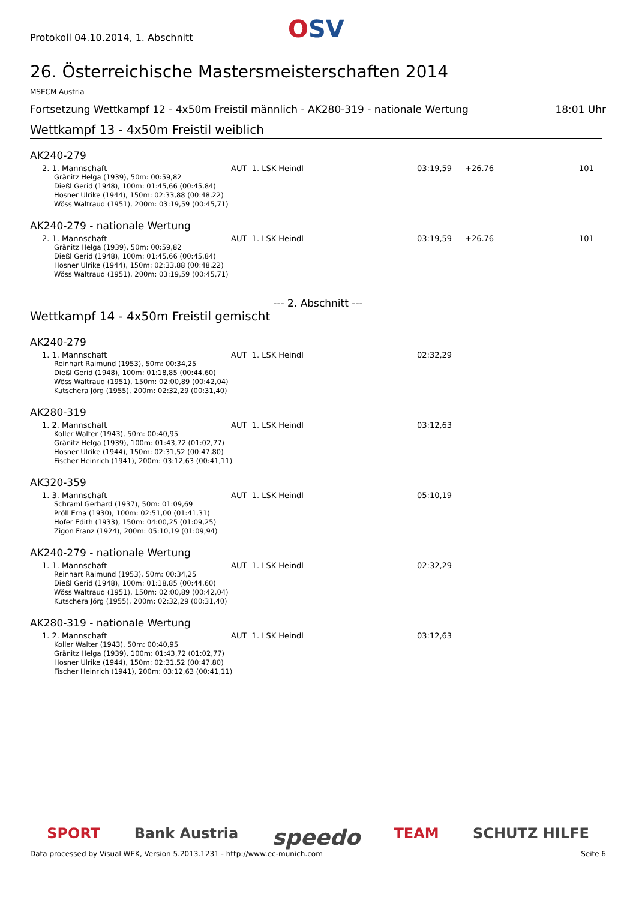Protokoll 04.10.2014, 1. Abschnitt
OSV
26. Österreichische Mastersmeisterschaften 2014
MSECM Austria
Fortsetzung Wettkampf 12 - 4x50m Freistil männlich - AK280-319 - nationale Wertung 18:01 Uhr
Wettkampf 13 - 4x50m Freistil weiblich
AK240-279
| 2. 1. Mannschaft | AUT 1. LSK Heindl | 03:19,59 | +26.76 | 101 |
Gränitz Helga (1939), 50m: 00:59,82
Dießl Gerid (1948), 100m: 01:45,66 (00:45,84)
Hosner Ulrike (1944), 150m: 02:33,88 (00:48,22)
Wöss Waltraud (1951), 200m: 03:19,59 (00:45,71)
AK240-279 - nationale Wertung
| 2. 1. Mannschaft | AUT 1. LSK Heindl | 03:19,59 | +26.76 | 101 |
Gränitz Helga (1939), 50m: 00:59,82
Dießl Gerid (1948), 100m: 01:45,66 (00:45,84)
Hosner Ulrike (1944), 150m: 02:33,88 (00:48,22)
Wöss Waltraud (1951), 200m: 03:19,59 (00:45,71)
--- 2. Abschnitt ---
Wettkampf 14 - 4x50m Freistil gemischt
AK240-279
| 1. 1. Mannschaft | AUT 1. LSK Heindl | 02:32,29 |
Reinhart Raimund (1953), 50m: 00:34,25
Dießl Gerid (1948), 100m: 01:18,85 (00:44,60)
Wöss Waltraud (1951), 150m: 02:00,89 (00:42,04)
Kutschera Jörg (1955), 200m: 02:32,29 (00:31,40)
AK280-319
| 1. 2. Mannschaft | AUT 1. LSK Heindl | 03:12,63 |
Koller Walter (1943), 50m: 00:40,95
Gränitz Helga (1939), 100m: 01:43,72 (01:02,77)
Hosner Ulrike (1944), 150m: 02:31,52 (00:47,80)
Fischer Heinrich (1941), 200m: 03:12,63 (00:41,11)
AK320-359
| 1. 3. Mannschaft | AUT 1. LSK Heindl | 05:10,19 |
Schraml Gerhard (1937), 50m: 01:09,69
Pröll Erna (1930), 100m: 02:51,00 (01:41,31)
Hofer Edith (1933), 150m: 04:00,25 (01:09,25)
Zigon Franz (1924), 200m: 05:10,19 (01:09,94)
AK240-279 - nationale Wertung
| 1. 1. Mannschaft | AUT 1. LSK Heindl | 02:32,29 |
Reinhart Raimund (1953), 50m: 00:34,25
Dießl Gerid (1948), 100m: 01:18,85 (00:44,60)
Wöss Waltraud (1951), 150m: 02:00,89 (00:42,04)
Kutschera Jörg (1955), 200m: 02:32,29 (00:31,40)
AK280-319 - nationale Wertung
| 1. 2. Mannschaft | AUT 1. LSK Heindl | 03:12,63 |
Koller Walter (1943), 50m: 00:40,95
Gränitz Helga (1939), 100m: 01:43,72 (01:02,77)
Hosner Ulrike (1944), 150m: 02:31,52 (00:47,80)
Fischer Heinrich (1941), 200m: 03:12,63 (00:41,11)
SPORT Bank Austria speedo TEAM SCHUTZ HILFE
Data processed by Visual WEK, Version 5.2013.1231 - http://www.ec-munich.com Seite 6